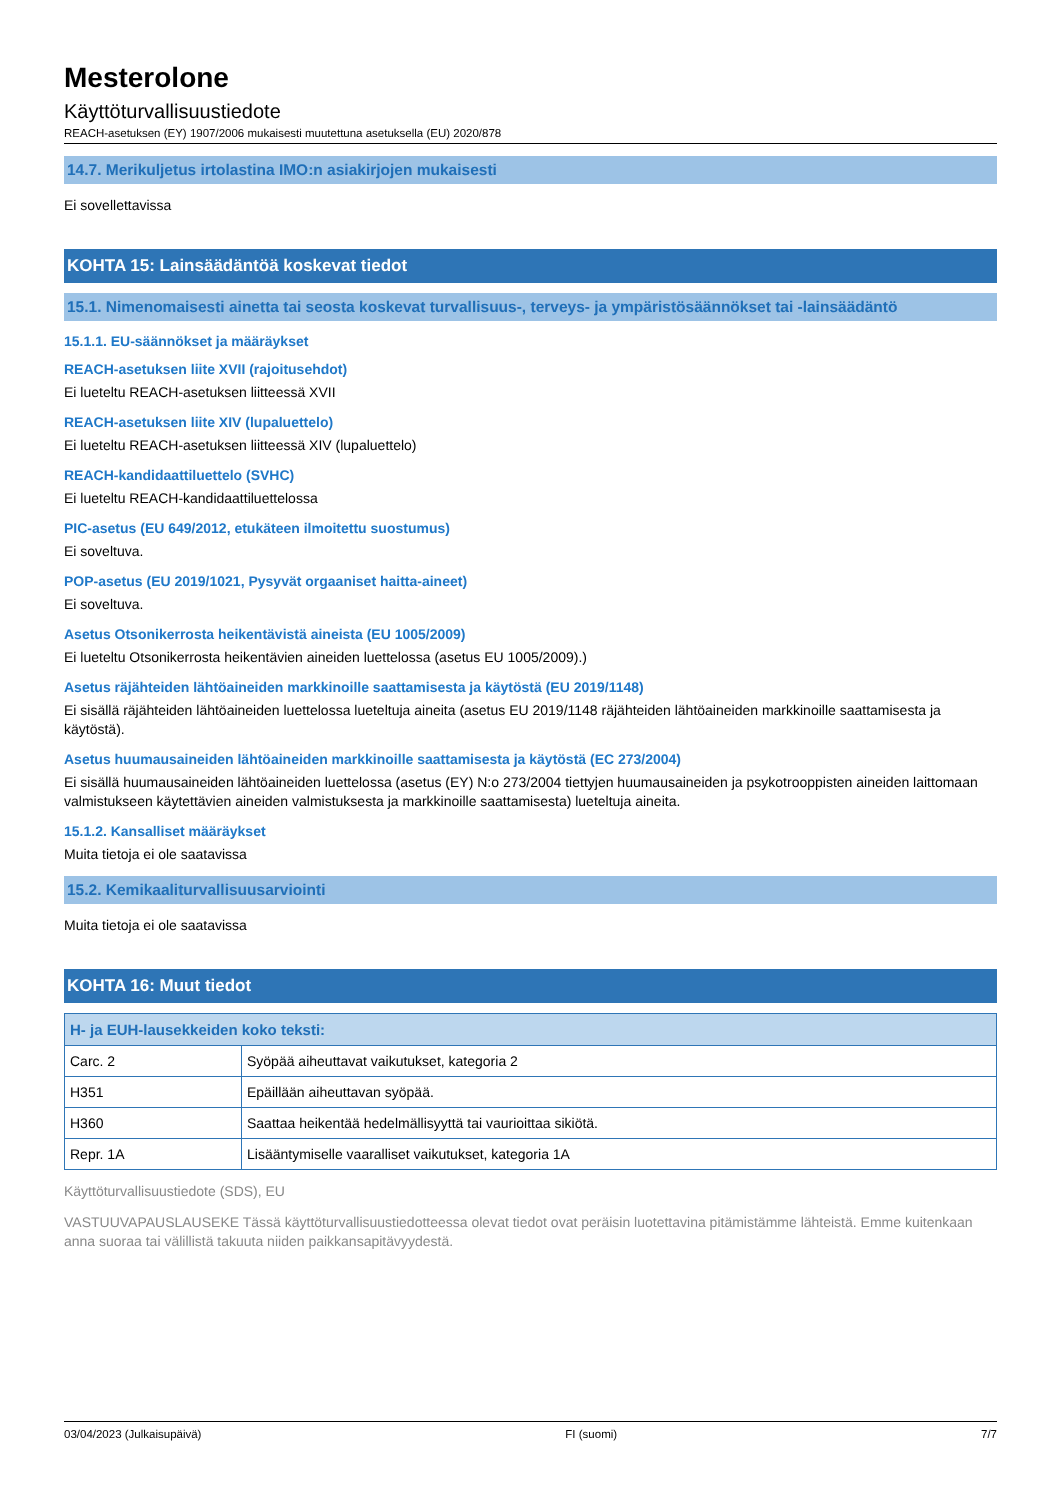Mesterolone
Käyttöturvallisuustiedote
REACH-asetuksen (EY) 1907/2006 mukaisesti muutettuna asetuksella (EU) 2020/878
14.7. Merikuljetus irtolastina IMO:n asiakirjojen mukaisesti
Ei sovellettavissa
KOHTA 15: Lainsäädäntöä koskevat tiedot
15.1. Nimenomaisesti ainetta tai seosta koskevat turvallisuus-, terveys- ja ympäristösäännökset tai -lainsäädäntö
15.1.1. EU-säännökset ja määräykset
REACH-asetuksen liite XVII (rajoitusehdot)
Ei lueteltu REACH-asetuksen liitteessä XVII
REACH-asetuksen liite XIV (lupaluettelo)
Ei lueteltu REACH-asetuksen liitteessä XIV (lupaluettelo)
REACH-kandidaattiluettelo (SVHC)
Ei lueteltu REACH-kandidaattiluettelossa
PIC-asetus (EU 649/2012, etukäteen ilmoitettu suostumus)
Ei soveltuva.
POP-asetus (EU 2019/1021, Pysyvät orgaaniset haitta-aineet)
Ei soveltuva.
Asetus Otsonikerrosta heikentävistä aineista (EU 1005/2009)
Ei lueteltu Otsonikerrosta heikentävien aineiden luettelossa (asetus EU 1005/2009).)
Asetus räjähteiden lähtöaineiden markkinoille saattamisesta ja käytöstä (EU 2019/1148)
Ei sisällä räjähteiden lähtöaineiden luettelossa lueteltuja aineita (asetus EU 2019/1148 räjähteiden lähtöaineiden markkinoille saattamisesta ja käytöstä).
Asetus huumausaineiden lähtöaineiden markkinoille saattamisesta ja käytöstä (EC 273/2004)
Ei sisällä huumausaineiden lähtöaineiden luettelossa (asetus (EY) N:o 273/2004 tiettyjen huumausaineiden ja psykotrooppisten aineiden laittomaan valmistukseen käytettävien aineiden valmistuksesta ja markkinoille saattamisesta) lueteltuja aineita.
15.1.2. Kansalliset määräykset
Muita tietoja ei ole saatavissa
15.2. Kemikaaliturvallisuusarviointi
Muita tietoja ei ole saatavissa
KOHTA 16: Muut tiedot
| H- ja EUH-lausekkeiden koko teksti: | |
| --- | --- |
| Carc. 2 | Syöpää aiheuttavat vaikutukset, kategoria 2 |
| H351 | Epäillään aiheuttavan syöpää. |
| H360 | Saattaa heikentää hedelmällisyyttä tai vaurioittaa sikiötä. |
| Repr. 1A | Lisääntymiselle vaaralliset vaikutukset, kategoria 1A |
Käyttöturvallisuustiedote (SDS), EU
VASTUUVAPAUSLAUSEKE Tässä käyttöturvallisuustiedotteessa olevat tiedot ovat peräisin luotettavina pitämistämme lähteistä. Emme kuitenkaan anna suoraa tai välillistä takuuta niiden paikkansapitävyydestä.
03/04/2023 (Julkaisupäivä) FI (suomi) 7/7